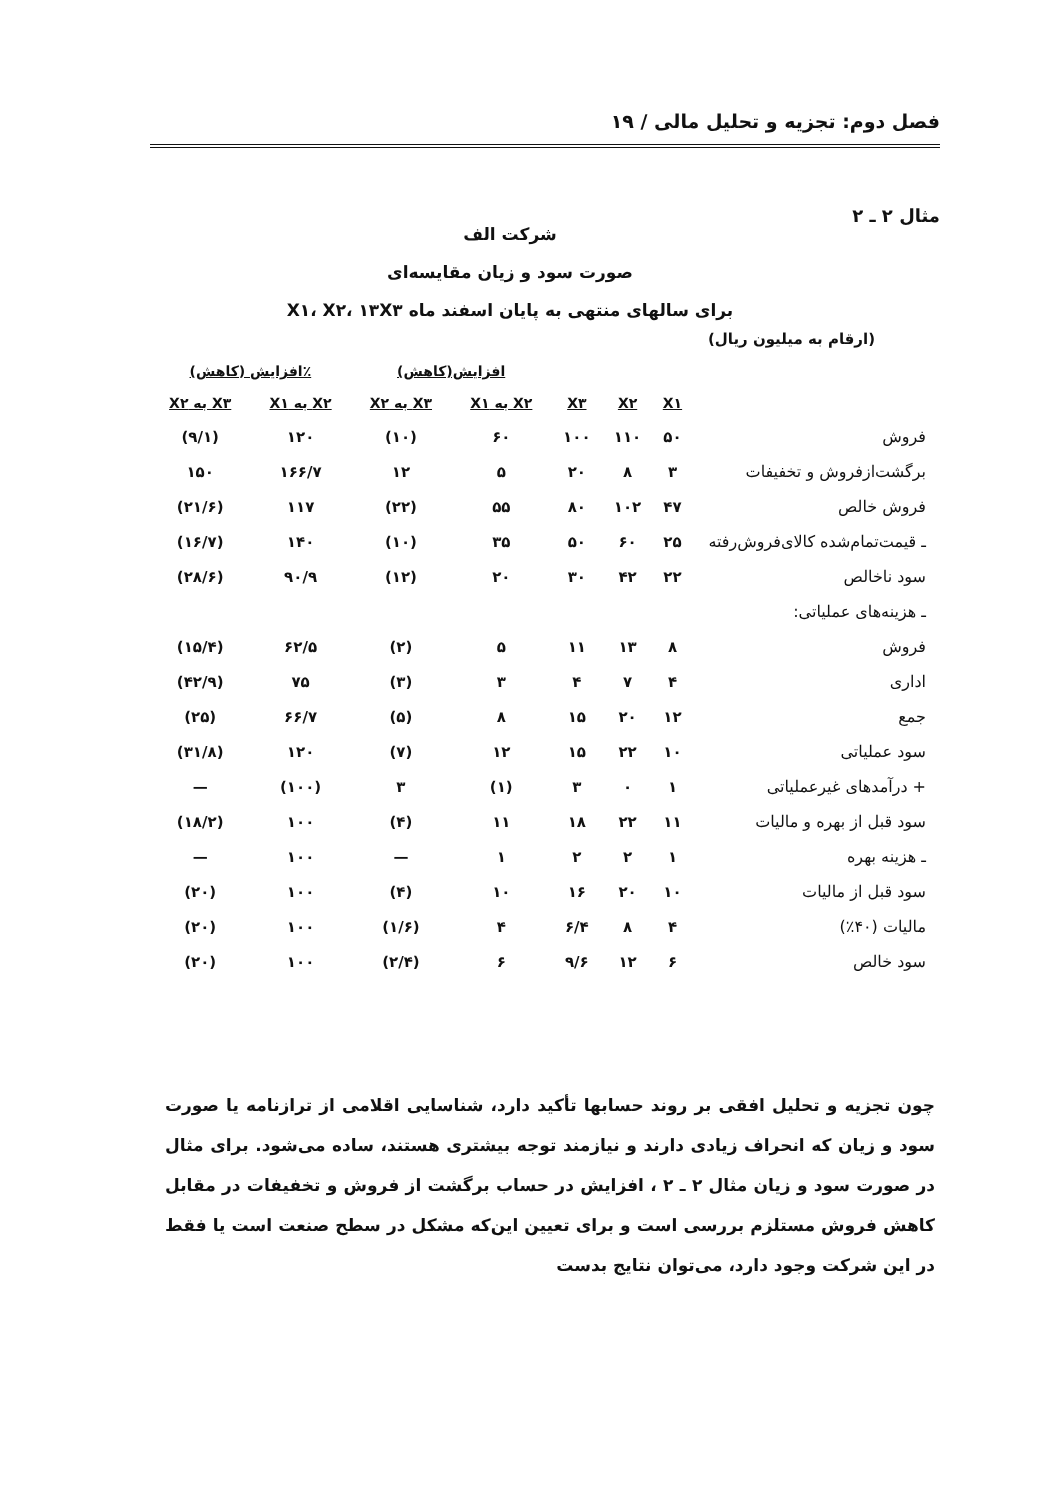فصل دوم: تجزیه و تحلیل مالی / ۱۹
مثال ۲ ـ ۲
شرکت الف
صورت سود و زیان مقایسه‌ای
برای سالهای منتهی به پایان اسفند ماه X۱، X۲، ۱۳X۳
(ارقام به میلیون ریال)
| | | | | افزایش(کاهش) | | ٪افزایش (کاهش) | |
| --- | --- | --- | --- | --- | --- | --- | --- |
| | X۱ | X۲ | X۳ | X۲ به X۱ | X۳ به X۲ | X۲ به X۱ | X۳ به X۲ |
| فروش | ۵۰ | ۱۱۰ | ۱۰۰ | ۶۰ | (۱۰) | ۱۲۰ | (۹/۱) |
| برگشت‌ازفروش و تخفیفات | ۳ | ۸ | ۲۰ | ۵ | ۱۲ | ۱۶۶/۷ | ۱۵۰ |
| فروش خالص | ۴۷ | ۱۰۲ | ۸۰ | ۵۵ | (۲۲) | ۱۱۷ | (۲۱/۶) |
| ـ قیمت‌تمام‌شده کالای‌فروش‌رفته | ۲۵ | ۶۰ | ۵۰ | ۳۵ | (۱۰) | ۱۴۰ | (۱۶/۷) |
| سود ناخالص | ۲۲ | ۴۲ | ۳۰ | ۲۰ | (۱۲) | ۹۰/۹ | (۲۸/۶) |
| ـ هزینه‌های عملیاتی: | | | | | | | |
| فروش | ۸ | ۱۳ | ۱۱ | ۵ | (۲) | ۶۲/۵ | (۱۵/۴) |
| اداری | ۴ | ۷ | ۴ | ۳ | (۳) | ۷۵ | (۴۲/۹) |
| جمع | ۱۲ | ۲۰ | ۱۵ | ۸ | (۵) | ۶۶/۷ | (۲۵) |
| سود عملیاتی | ۱۰ | ۲۲ | ۱۵ | ۱۲ | (۷) | ۱۲۰ | (۳۱/۸) |
| + درآمدهای غیرعملیاتی | ۱ | ۰ | ۳ | (۱) | ۳ | (۱۰۰) | — |
| سود قبل از بهره و مالیات | ۱۱ | ۲۲ | ۱۸ | ۱۱ | (۴) | ۱۰۰ | (۱۸/۲) |
| ـ هزینه بهره | ۱ | ۲ | ۲ | ۱ | — | ۱۰۰ | — |
| سود قبل از مالیات | ۱۰ | ۲۰ | ۱۶ | ۱۰ | (۴) | ۱۰۰ | (۲۰) |
| مالیات (۴۰٪) | ۴ | ۸ | ۶/۴ | ۴ | (۱/۶) | ۱۰۰ | (۲۰) |
| سود خالص | ۶ | ۱۲ | ۹/۶ | ۶ | (۲/۴) | ۱۰۰ | (۲۰) |
چون تجزیه و تحلیل افقی بر روند حسابها تأکید دارد، شناسایی اقلامی از ترازنامه یا صورت سود و زیان که انحراف زیادی دارند و نیازمند توجه بیشتری هستند، ساده می‌شود. برای مثال در صورت سود و زیان مثال ۲ ـ ۲ ، افزایش در حساب برگشت از فروش و تخفیفات در مقابل کاهش فروش مستلزم بررسی است و برای تعیین این‌که مشکل در سطح صنعت است یا فقط در این شرکت وجود دارد، می‌توان نتایج بدست